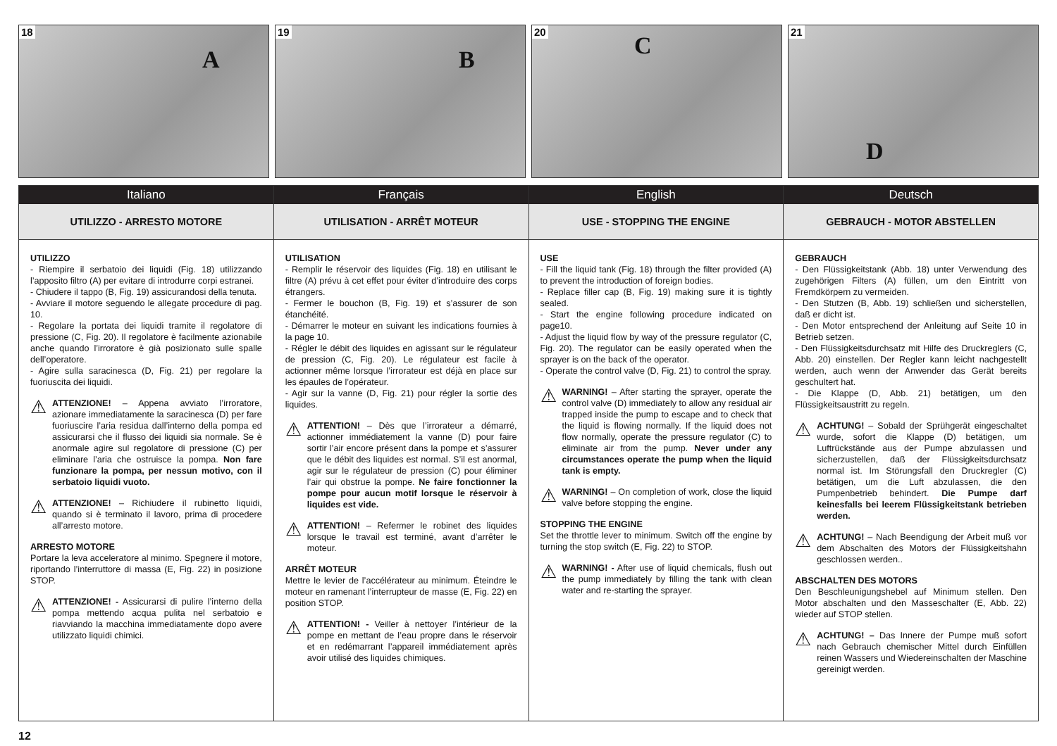18
A
19
B
20
C
21
D
Italiano
UTILIZZO - ARRESTO MOTORE
UTILIZZO
- Riempire il serbatoio dei liquidi (Fig. 18) utilizzando l’apposito filtro (A) per evitare di introdurre corpi estranei.
- Chiudere il tappo (B, Fig. 19) assicurandosi della tenuta.
- Avviare il motore seguendo le allegate procedure di pag. 10.
- Regolare la portata dei liquidi tramite il regolatore di pressione (C, Fig. 20). Il regolatore è facilmente azionabile anche quando l’irroratore è già posizionato sulle spalle dell’operatore.
- Agire sulla saracinesca (D, Fig. 21) per regolare la fuoriuscita dei liquidi.
⚠ ATTENZIONE! – Appena avviato l’irroratore, azionare immediatamente la saracinesca (D) per fare fuoriuscire l’aria residua dall’interno della pompa ed assicurarsi che il flusso dei liquidi sia normale. Se è anormale agire sul regolatore di pressione (C) per eliminare l’aria che ostruisce la pompa. Non fare funzionare la pompa, per nessun motivo, con il serbatoio liquidi vuoto.
⚠ ATTENZIONE! – Richiudere il rubinetto liquidi, quando si è terminato il lavoro, prima di procedere all’arresto motore.
ARRESTO MOTORE
Portare la leva acceleratore al minimo. Spegnere il motore, riportando l’interruttore di massa (E, Fig. 22) in posizione STOP.
⚠ ATTENZIONE! - Assicurarsi di pulire l’interno della pompa mettendo acqua pulita nel serbatoio e riavviando la macchina immediatamente dopo avere utilizzato liquidi chimici.
Français
UTILISATION - ARRÊT MOTEUR
UTILISATION
- Remplir le réservoir des liquides (Fig. 18) en utilisant le filtre (A) prévu à cet effet pour éviter d’introduire des corps étrangers.
- Fermer le bouchon (B, Fig. 19) et s’assurer de son étanchéité.
- Démarrer le moteur en suivant les indications fournies à la page 10.
- Régler le débit des liquides en agissant sur le régulateur de pression (C, Fig. 20). Le régulateur est facile à actionner même lorsque l’irrorateur est déjà en place sur les épaules de l’opérateur.
- Agir sur la vanne (D, Fig. 21) pour régler la sortie des liquides.
⚠ ATTENTION! – Dès que l’irrorateur a démarré, actionner immédiatement la vanne (D) pour faire sortir l’air encore présent dans la pompe et s’assurer que le débit des liquides est normal. S’il est anormal, agir sur le régulateur de pression (C) pour éliminer l’air qui obstrue la pompe. Ne faire fonctionner la pompe pour aucun motif lorsque le réservoir à liquides est vide.
⚠ ATTENTION! – Refermer le robinet des liquides lorsque le travail est terminé, avant d’arrêter le moteur.
ARRÊT MOTEUR
Mettre le levier de l’accélérateur au minimum. Éteindre le moteur en ramenant l’interrupteur de masse (E, Fig. 22) en position STOP.
⚠ ATTENTION! - Veiller à nettoyer l’intérieur de la pompe en mettant de l’eau propre dans le réservoir et en redémarrant l’appareil immédiatement après avoir utilisé des liquides chimiques.
English
USE - STOPPING THE ENGINE
USE
- Fill the liquid tank (Fig. 18) through the filter provided (A) to prevent the introduction of foreign bodies.
- Replace filler cap (B, Fig. 19) making sure it is tightly sealed.
- Start the engine following procedure indicated on page10.
- Adjust the liquid flow by way of the pressure regulator (C, Fig. 20). The regulator can be easily operated when the sprayer is on the back of the operator.
- Operate the control valve (D, Fig. 21) to control the spray.
⚠ WARNING! – After starting the sprayer, operate the control valve (D) immediately to allow any residual air trapped inside the pump to escape and to check that the liquid is flowing normally. If the liquid does not flow normally, operate the pressure regulator (C) to eliminate air from the pump. Never under any circumstances operate the pump when the liquid tank is empty.
⚠ WARNING! – On completion of work, close the liquid valve before stopping the engine.
STOPPING THE ENGINE
Set the throttle lever to minimum. Switch off the engine by turning the stop switch (E, Fig. 22) to STOP.
⚠ WARNING! - After use of liquid chemicals, flush out the pump immediately by filling the tank with clean water and re-starting the sprayer.
Deutsch
GEBRAUCH - MOTOR ABSTELLEN
GEBRAUCH
- Den Flüssigkeitstank (Abb. 18) unter Verwendung des zugehörigen Filters (A) füllen, um den Eintritt von Fremdkörpern zu vermeiden.
- Den Stutzen (B, Abb. 19) schließen und sicherstellen, daß er dicht ist.
- Den Motor entsprechend der Anleitung auf Seite 10 in Betrieb setzen.
- Den Flüssigkeitsdurchsatz mit Hilfe des Druckreglers (C, Abb. 20) einstellen. Der Regler kann leicht nachgestellt werden, auch wenn der Anwender das Gerät bereits geschultert hat.
- Die Klappe (D, Abb. 21) betätigen, um den Flüssigkeitsaustritt zu regeln.
⚠ ACHTUNG! – Sobald der Sprühgerät eingeschaltet wurde, sofort die Klappe (D) betätigen, um Luftrückstände aus der Pumpe abzulassen und sicherzustellen, daß der Flüssigkeitsdurchsatz normal ist. Im Störungsfall den Druckregler (C) betätigen, um die Luft abzulassen, die den Pumpenbetrieb behindert. Die Pumpe darf keinesfalls bei leerem Flüssigkeitstank betrieben werden.
⚠ ACHTUNG! – Nach Beendigung der Arbeit muß vor dem Abschalten des Motors der Flüssigkeitshahn geschlossen werden..
ABSCHALTEN DES MOTORS
Den Beschleunigungshebel auf Minimum stellen. Den Motor abschalten und den Masseschalter (E, Abb. 22) wieder auf STOP stellen.
⚠ ACHTUNG! – Das Innere der Pumpe muß sofort nach Gebrauch chemischer Mittel durch Einfüllen reinen Wassers und Wiedereinschalten der Maschine gereinigt werden.
12